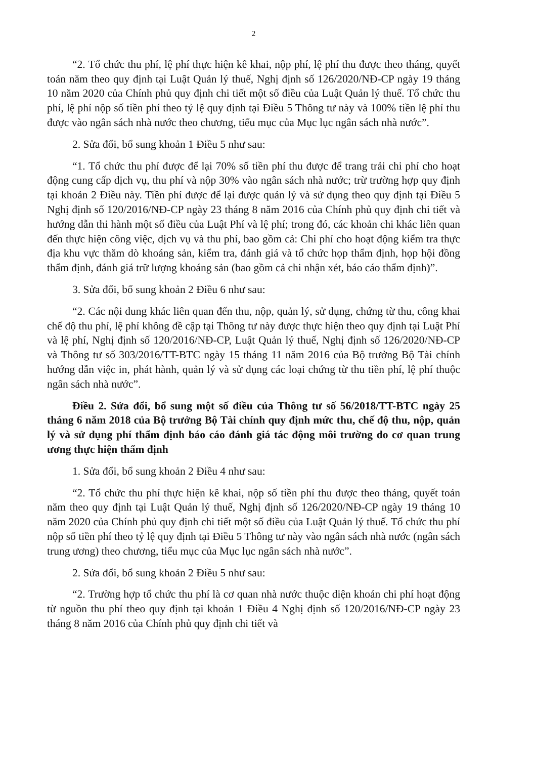2
“2. Tổ chức thu phí, lệ phí thực hiện kê khai, nộp phí, lệ phí thu được theo tháng, quyết toán năm theo quy định tại Luật Quản lý thuế, Nghị định số 126/2020/NĐ-CP ngày 19 tháng 10 năm 2020 của Chính phủ quy định chi tiết một số điều của Luật Quản lý thuế. Tổ chức thu phí, lệ phí nộp số tiền phí theo tỷ lệ quy định tại Điều 5 Thông tư này và 100% tiền lệ phí thu được vào ngân sách nhà nước theo chương, tiểu mục của Mục lục ngân sách nhà nước”.
2. Sửa đổi, bổ sung khoản 1 Điều 5 như sau:
“1. Tổ chức thu phí được để lại 70% số tiền phí thu được để trang trải chi phí cho hoạt động cung cấp dịch vụ, thu phí và nộp 30% vào ngân sách nhà nước; trừ trường hợp quy định tại khoản 2 Điều này. Tiền phí được để lại được quản lý và sử dụng theo quy định tại Điều 5 Nghị định số 120/2016/NĐ-CP ngày 23 tháng 8 năm 2016 của Chính phủ quy định chi tiết và hướng dẫn thi hành một số điều của Luật Phí và lệ phí; trong đó, các khoản chi khác liên quan đến thực hiện công việc, dịch vụ và thu phí, bao gồm cả: Chi phí cho hoạt động kiểm tra thực địa khu vực thăm dò khoáng sản, kiểm tra, đánh giá và tổ chức họp thẩm định, họp hội đồng thẩm định, đánh giá trữ lượng khoáng sản (bao gồm cả chi nhận xét, báo cáo thẩm định)”.
3. Sửa đổi, bổ sung khoản 2 Điều 6 như sau:
“2. Các nội dung khác liên quan đến thu, nộp, quản lý, sử dụng, chứng từ thu, công khai chế độ thu phí, lệ phí không đề cập tại Thông tư này được thực hiện theo quy định tại Luật Phí và lệ phí, Nghị định số 120/2016/NĐ-CP, Luật Quản lý thuế, Nghị định số 126/2020/NĐ-CP và Thông tư số 303/2016/TT-BTC ngày 15 tháng 11 năm 2016 của Bộ trưởng Bộ Tài chính hướng dẫn việc in, phát hành, quản lý và sử dụng các loại chứng từ thu tiền phí, lệ phí thuộc ngân sách nhà nước”.
Điều 2. Sửa đổi, bổ sung một số điều của Thông tư số 56/2018/TT-BTC ngày 25 tháng 6 năm 2018 của Bộ trưởng Bộ Tài chính quy định mức thu, chế độ thu, nộp, quản lý và sử dụng phí thẩm định báo cáo đánh giá tác động môi trường do cơ quan trung ương thực hiện thẩm định
1. Sửa đổi, bổ sung khoản 2 Điều 4 như sau:
“2. Tổ chức thu phí thực hiện kê khai, nộp số tiền phí thu được theo tháng, quyết toán năm theo quy định tại Luật Quản lý thuế, Nghị định số 126/2020/NĐ-CP ngày 19 tháng 10 năm 2020 của Chính phủ quy định chi tiết một số điều của Luật Quản lý thuế. Tổ chức thu phí nộp số tiền phí theo tỷ lệ quy định tại Điều 5 Thông tư này vào ngân sách nhà nước (ngân sách trung ương) theo chương, tiểu mục của Mục lục ngân sách nhà nước”.
2. Sửa đổi, bổ sung khoản 2 Điều 5 như sau:
“2. Trường hợp tổ chức thu phí là cơ quan nhà nước thuộc diện khoán chi phí hoạt động từ nguồn thu phí theo quy định tại khoản 1 Điều 4 Nghị định số 120/2016/NĐ-CP ngày 23 tháng 8 năm 2016 của Chính phủ quy định chi tiết và